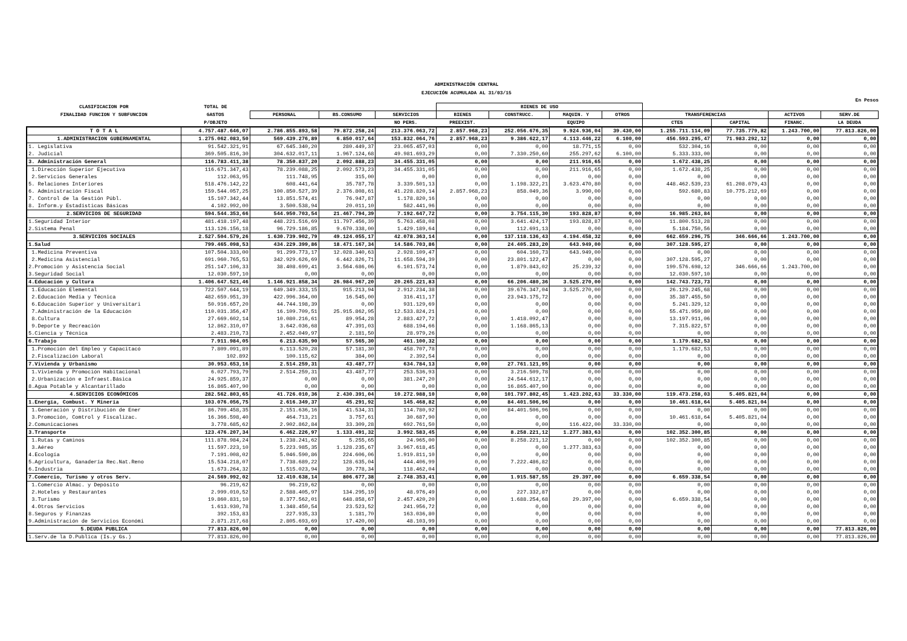ADMINISTRACIÓN CENTRAL
EJECUCIÓN ACUMULADA AL 31/03/15
En Pesos
| CLASIFICACION POR | TOTAL DE | | | | BIENES DE USO | | | | | | | |
| --- | --- | --- | --- | --- | --- | --- | --- | --- | --- | --- | --- | --- |
| FINALIDAD FUNCION Y SUBFUNCION | GASTOS | PERSONAL | BS.CONSUMO | SERVICIOS | BIENES | CONSTRUCC. | MAQUIN. Y | OTROS | TRANSFERENCIAS | | ACTIVOS | SERV.DE |
| | P/OBJETO | | | NO PERS. | PREEXIST. | | EQUIPO | | CTES | CAPITAL | FINANC. | LA DEUDA |
| T O T A L | 4.757.487.646,07 | 2.786.855.893,58 | 79.872.258,24 | 213.376.063,72 | 2.857.968,23 | 252.056.676,35 | 9.924.936,04 | 39.430,00 | 1.255.711.114,09 | 77.735.779,82 | 1.243.700,00 | 77.813.826,00 |
| 1.ADMINISTRACION GUBERNAMENTAL | 1.275.062.083,50 | 569.439.276,89 | 6.850.017,64 | 153.832.064,76 | 2.857.968,23 | 9.386.622,17 | 4.113.446,22 | 6.100,00 | 456.593.295,47 | 71.983.292,12 | 0,00 | 0,00 |
| 1. Legislativa | 91.542.321,91 | 67.645.340,20 | 280.449,37 | 23.065.457,03 | 0,00 | 0,00 | 18.771,15 | 0,00 | 532.304,16 | 0,00 | 0,00 | 0,00 |
| 2. Judicial | 369.505.816,30 | 304.632.017,11 | 1.967.124,68 | 49.981.693,29 | 0,00 | 7.330.250,60 | 255.297,62 | 6.100,00 | 5.333.333,00 | 0,00 | 0,00 | 0,00 |
| 3. Administración General | 116.783.411,38 | 78.350.837,20 | 2.092.888,23 | 34.455.331,05 | 0,00 | 0,00 | 211.916,65 | 0,00 | 1.672.438,25 | 0,00 | 0,00 | 0,00 |
| 1.Dirección Superior Ejecutiva | 116.671.347,43 | 78.239.088,25 | 2.092.573,23 | 34.455.331,05 | 0,00 | 0,00 | 211.916,65 | 0,00 | 1.672.438,25 | 0,00 | 0,00 | 0,00 |
| 2.Servicios Generales | 112.063,95 | 111.748,95 | 315,00 | 0,00 | 0,00 | 0,00 | 0,00 | 0,00 | 0,00 | 0,00 | 0,00 | 0,00 |
| 5. Relaciones Interiores | 518.476.142,22 | 608.441,64 | 35.787,78 | 3.339.501,13 | 0,00 | 1.198.322,21 | 3.623.470,80 | 0,00 | 448.462.539,23 | 61.208.079,43 | 0,00 | 0,00 |
| 6. Administración Fiscal | 159.544.057,25 | 100.850.527,39 | 2.376.808,61 | 41.228.820,14 | 2.857.968,23 | 858.049,36 | 3.990,00 | 0,00 | 592.680,83 | 10.775.212,69 | 0,00 | 0,00 |
| 7. Control de la Gestión Públ. | 15.107.342,44 | 13.851.574,41 | 76.947,87 | 1.178.820,16 | 0,00 | 0,00 | 0,00 | 0,00 | 0,00 | 0,00 | 0,00 | 0,00 |
| 8. Inform.y Estadísticas Básicas | 4.102.992,00 | 3.500.538,94 | 20.011,10 | 582.441,96 | 0,00 | 0,00 | 0,00 | 0,00 | 0,00 | 0,00 | 0,00 | 0,00 |
| 2.SERVICIOS DE SEGURIDAD | 594.544.353,66 | 544.950.703,54 | 21.467.794,39 | 7.192.647,72 | 0,00 | 3.754.115,30 | 193.828,87 | 0,00 | 16.985.263,84 | 0,00 | 0,00 | 0,00 |
| 1.Seguridad Interior | 481.418.197,48 | 448.221.516,69 | 11.797.456,39 | 5.763.458,08 | 0,00 | 3.641.424,17 | 193.828,87 | 0,00 | 11.800.513,28 | 0,00 | 0,00 | 0,00 |
| 2.Sistema Penal | 113.126.156,18 | 96.729.186,85 | 9.670.338,00 | 1.429.189,64 | 0,00 | 112.691,13 | 0,00 | 0,00 | 5.184.750,56 | 0,00 | 0,00 | 0,00 |
| 3.SERVICIOS SOCIALES | 2.527.504.579,26 | 1.630.739.902,79 | 49.124.055,17 | 42.078.363,14 | 0,00 | 137.118.136,43 | 4.194.458,32 | 0,00 | 662.659.296,75 | 346.666,66 | 1.243.700,00 | 0,00 |
| 1.Salud | 799.465.098,53 | 434.229.399,86 | 18.471.167,34 | 14.586.703,86 | 0,00 | 24.405.283,20 | 643.949,00 | 0,00 | 307.128.595,27 | 0,00 | 0,00 | 0,00 |
| 1.Medicina Preventiva | 107.504.333,00 | 91.299.773,17 | 12.028.340,63 | 2.928.109,47 | 0,00 | 604.160,73 | 643.949,00 | 0,00 | 0,00 | 0,00 | 0,00 | 0,00 |
| 2.Medicina Asistencial | 691.960.765,53 | 342.929.626,69 | 6.442.826,71 | 11.658.594,39 | 0,00 | 23.801.122,47 | 0,00 | 0,00 | 307.128.595,27 | 0,00 | 0,00 | 0,00 |
| 2.Promoción y Asistencia Social | 251.147.106,33 | 38.408.699,41 | 3.564.686,06 | 6.101.573,74 | 0,00 | 1.879.843,02 | 25.239,32 | 0,00 | 199.576.698,12 | 346.666,66 | 1.243.700,00 | 0,00 |
| 3.Seguridad Social | 12.030.597,10 | 0,00 | 0,00 | 0,00 | 0,00 | 0,00 | 0,00 | 0,00 | 12.030.597,10 | 0,00 | 0,00 | 0,00 |
| 4.Educación y Cultura | 1.406.647.521,46 | 1.146.921.858,34 | 26.984.967,20 | 20.265.221,83 | 0,00 | 66.206.480,36 | 3.525.270,00 | 0,00 | 142.743.723,73 | 0,00 | 0,00 | 0,00 |
| 1.Educación Elemental | 722.507.644,19 | 649.349.333,15 | 915.213,94 | 2.912.234,38 | 0,00 | 39.676.347,04 | 3.525.270,00 | 0,00 | 26.129.245,68 | 0,00 | 0,00 | 0,00 |
| 2.Educación Media y Técnica | 482.659.951,39 | 422.996.364,00 | 16.545,00 | 316.411,17 | 0,00 | 23.943.175,72 | 0,00 | 0,00 | 35.387.455,50 | 0,00 | 0,00 | 0,00 |
| 6.Educación Superior y Universitari | 50.916.657,20 | 44.744.198,39 | 0,00 | 931.129,69 | 0,00 | 0,00 | 0,00 | 0,00 | 5.241.329,12 | 0,00 | 0,00 | 0,00 |
| 7.Administración de la Educación | 110.031.356,47 | 16.109.709,51 | 25.915.862,95 | 12.533.824,21 | 0,00 | 0,00 | 0,00 | 0,00 | 55.471.959,80 | 0,00 | 0,00 | 0,00 |
| 8.Cultura | 27.669.602,14 | 10.080.216,61 | 89.954,28 | 2.883.427,72 | 0,00 | 1.418.092,47 | 0,00 | 0,00 | 13.197.911,06 | 0,00 | 0,00 | 0,00 |
| 9.Deporte y Recreación | 12.862.310,07 | 3.642.036,68 | 47.391,03 | 688.194,66 | 0,00 | 1.168.865,13 | 0,00 | 0,00 | 7.315.822,57 | 0,00 | 0,00 | 0,00 |
| 5.Ciencia y Técnica | 2.483.210,73 | 2.452.049,97 | 2.181,50 | 28.979,26 | 0,00 | 0,00 | 0,00 | 0,00 | 0,00 | 0,00 | 0,00 | 0,00 |
| 6.Trabajo | 7.911.984,05 | 6.213.635,90 | 57.565,30 | 461.100,32 | 0,00 | 0,00 | 0,00 | 0,00 | 1.179.682,53 | 0,00 | 0,00 | 0,00 |
| 1.Promoción del Empleo y Capacitacó | 7.809.091,89 | 6.113.520,28 | 57.181,30 | 458.707,78 | 0,00 | 0,00 | 0,00 | 0,00 | 1.179.682,53 | 0,00 | 0,00 | 0,00 |
| 2.Fiscalización Laboral | 102.892 | 100.115,62 | 384,00 | 2.392,54 | 0,00 | 0,00 | 0,00 | 0,00 | 0,00 | 0,00 | 0,00 | 0,00 |
| 7.Vivienda y Urbanismo | 30.953.653,16 | 2.514.259,31 | 43.487,77 | 634.784,13 | 0,00 | 27.761.121,95 | 0,00 | 0,00 | 0,00 | 0,00 | 0,00 | 0,00 |
| 1.Vivienda y Promoción Habitacional | 6.027.793,79 | 2.514.259,31 | 43.487,77 | 253.536,93 | 0,00 | 3.216.509,78 | 0,00 | 0,00 | 0,00 | 0,00 | 0,00 | 0,00 |
| 2.Urbanización e Infraest.Básica | 24.925.859,37 | 0,00 | 0,00 | 381.247,20 | 0,00 | 24.544.612,17 | 0,00 | 0,00 | 0,00 | 0,00 | 0,00 | 0,00 |
| 8.Agua Potable y Alcantarillado | 16.865.407,90 | 0,00 | 0,00 | 0,00 | 0,00 | 16.865.407,90 | 0,00 | 0,00 | 0,00 | 0,00 | 0,00 | 0,00 |
| 4.SERVICIOS ECONÓMICOS | 282.562.803,65 | 41.726.010,36 | 2.430.391,04 | 10.272.988,10 | 0,00 | 101.797.802,45 | 1.423.202,63 | 33.330,00 | 119.473.258,03 | 5.405.821,04 | 0,00 | 0,00 |
| 1.Energía, Combust. Y Minería | 103.076.056,75 | 2.616.349,37 | 45.291,92 | 145.468,82 | 0,00 | 84.401.506,96 | 0,00 | 0,00 | 10.461.618,64 | 5.405.821,04 | 0,00 | 0,00 |
| 1.Generación y Distribución de Ener | 86.709.458,35 | 2.151.636,16 | 41.534,31 | 114.780,92 | 0,00 | 84.401.506,96 | 0,00 | 0,00 | 0,00 | 0,00 | 0,00 | 0,00 |
| 3.Promoción, Comtrol y Fiscalizac. | 16.366.598,40 | 464.713,21 | 3.757,61 | 30.687,90 | 0,00 | 0,00 | 0,00 | 0,00 | 10.461.618,64 | 5.405.821,04 | 0,00 | 0,00 |
| 2.Comunicaciones | 3.778.685,62 | 2.902.862,84 | 33.309,28 | 692.761,50 | 0,00 | 0,00 | 116.422,00 | 33.330,00 | 0,00 | 0,00 | 0,00 | 0,00 |
| 3.Transporte | 123.476.207,34 | 6.462.226,97 | 1.133.491,32 | 3.992.583,45 | 0,00 | 8.258.221,12 | 1.277.383,63 | 0,00 | 102.352.300,85 | 0,00 | 0,00 | 0,00 |
| 1.Rutas y Caminos | 111.878.984,24 | 1.238.241,62 | 5.255,65 | 24.965,00 | 0,00 | 8.258.221,12 | 0,00 | 0,00 | 102.352.300,85 | 0,00 | 0,00 | 0,00 |
| 3.Aéreo | 11.597.223,10 | 5.223.985,35 | 1.128.235,67 | 3.967.618,45 | 0,00 | 0,00 | 1.277.383,63 | 0,00 | 0,00 | 0,00 | 0,00 | 0,00 |
| 4.Ecología | 7.191.008,02 | 5.046.590,86 | 224.606,06 | 1.919.811,10 | 0,00 | 0,00 | 0,00 | 0,00 | 0,00 | 0,00 | 0,00 | 0,00 |
| 5.Agricultura, Ganadería Rec.Nat.Reno | 15.534.218,07 | 7.738.689,22 | 128.635,04 | 444.406,99 | 0,00 | 7.222.486,82 | 0,00 | 0,00 | 0,00 | 0,00 | 0,00 | 0,00 |
| 6.Industria | 1.673.264,32 | 1.515.023,94 | 39.778,34 | 118.462,04 | 0,00 | 0,00 | 0,00 | 0,00 | 0,00 | 0,00 | 0,00 | 0,00 |
| 7.Comercio, Turismo y otros Serv. | 24.569.992,02 | 12.410.638,14 | 806.677,38 | 2.748.353,41 | 0,00 | 1.915.587,55 | 29.397,00 | 0,00 | 6.659.338,54 | 0,00 | 0,00 | 0,00 |
| 1.Comercio Almac. y Depósito | 96.219,62 | 96.219,62 | 0,00 | 0,00 | 0,00 | 0,00 | 0,00 | 0,00 | 0,00 | 0,00 | 0,00 | 0,00 |
| 2.Hoteles y Restaurantes | 2.999.010,52 | 2.588.405,97 | 134.295,19 | 48.976,49 | 0,00 | 227.332,87 | 0,00 | 0,00 | 0,00 | 0,00 | 0,00 | 0,00 |
| 3.Turismo | 19.860.831,10 | 8.377.562,01 | 648.858,67 | 2.457.420,20 | 0,00 | 1.688.254,68 | 29.397,00 | 0,00 | 6.659.338,54 | 0,00 | 0,00 | 0,00 |
| 4.Otros Servicios | 1.613.930,78 | 1.348.450,54 | 23.523,52 | 241.956,72 | 0,00 | 0,00 | 0,00 | 0,00 | 0,00 | 0,00 | 0,00 | 0,00 |
| 8.Seguros y Finanzas | 392.153,83 | 227.935,33 | 1.181,70 | 163.036,80 | 0,00 | 0,00 | 0,00 | 0,00 | 0,00 | 0,00 | 0,00 | 0,00 |
| 9.Administración de Servicios Económi | 2.871.217,68 | 2.805.693,69 | 17.420,00 | 48.103,99 | 0,00 | 0,00 | 0,00 | 0,00 | 0,00 | 0,00 | 0,00 | 0,00 |
| 5.DEUDA PUBLICA | 77.813.826,00 | 0,00 | 0,00 | 0,00 | 0,00 | 0,00 | 0,00 | 0,00 | 0,00 | 0,00 | 0,00 | 77.813.826,00 |
| 1.Serv.de la D.Publica (Is.y Gs.) | 77.813.826,00 | 0,00 | 0,00 | 0,00 | 0,00 | 0,00 | 0,00 | 0,00 | 0,00 | 0,00 | 0,00 | 77.813.826,00 |